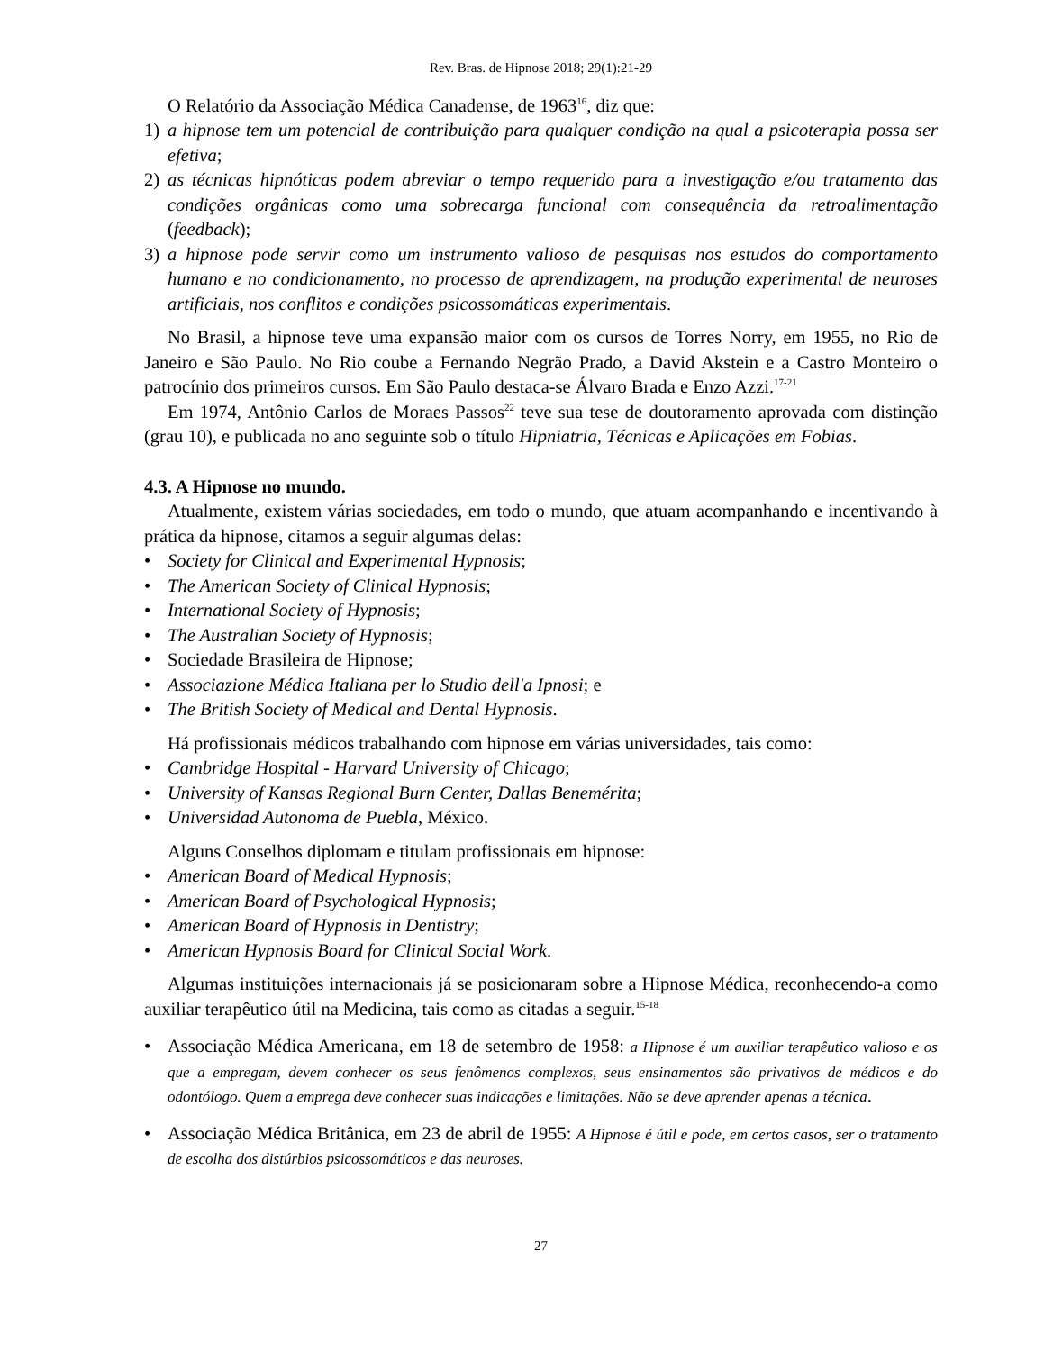Rev. Bras. de Hipnose 2018; 29(1):21-29
O Relatório da Associação Médica Canadense, de 1963<sup>16</sup>, diz que:
1) a hipnose tem um potencial de contribuição para qualquer condição na qual a psicoterapia possa ser efetiva;
2) as técnicas hipnóticas podem abreviar o tempo requerido para a investigação e/ou tratamento das condições orgânicas como uma sobrecarga funcional com consequência da retroalimentação (feedback);
3) a hipnose pode servir como um instrumento valioso de pesquisas nos estudos do comportamento humano e no condicionamento, no processo de aprendizagem, na produção experimental de neuroses artificiais, nos conflitos e condições psicossomáticas experimentais.
No Brasil, a hipnose teve uma expansão maior com os cursos de Torres Norry, em 1955, no Rio de Janeiro e São Paulo. No Rio coube a Fernando Negrão Prado, a David Akstein e a Castro Monteiro o patrocínio dos primeiros cursos. Em São Paulo destaca-se Álvaro Brada e Enzo Azzi.<sup>17-21</sup>
Em 1974, Antônio Carlos de Moraes Passos<sup>22</sup> teve sua tese de doutoramento aprovada com distinção (grau 10), e publicada no ano seguinte sob o título Hipniatria, Técnicas e Aplicações em Fobias.
4.3. A Hipnose no mundo.
Atualmente, existem várias sociedades, em todo o mundo, que atuam acompanhando e incentivando à prática da hipnose, citamos a seguir algumas delas:
• Society for Clinical and Experimental Hypnosis;
• The American Society of Clinical Hypnosis;
• International Society of Hypnosis;
• The Australian Society of Hypnosis;
• Sociedade Brasileira de Hipnose;
• Associazione Médica Italiana per lo Studio dell'a Ipnosi; e
• The British Society of Medical and Dental Hypnosis.
Há profissionais médicos trabalhando com hipnose em várias universidades, tais como:
• Cambridge Hospital - Harvard University of Chicago;
• University of Kansas Regional Burn Center, Dallas Benemérita;
• Universidad Autonoma de Puebla, México.
Alguns Conselhos diplomam e titulam profissionais em hipnose:
• American Board of Medical Hypnosis;
• American Board of Psychological Hypnosis;
• American Board of Hypnosis in Dentistry;
• American Hypnosis Board for Clinical Social Work.
Algumas instituições internacionais já se posicionaram sobre a Hipnose Médica, reconhecendo-a como auxiliar terapêutico útil na Medicina, tais como as citadas a seguir.<sup>15-18</sup>
• Associação Médica Americana, em 18 de setembro de 1958: a Hipnose é um auxiliar terapêutico valioso e os que a empregam, devem conhecer os seus fenômenos complexos, seus ensinamentos são privativos de médicos e do odontólogo. Quem a emprega deve conhecer suas indicações e limitações. Não se deve aprender apenas a técnica.
• Associação Médica Britânica, em 23 de abril de 1955: A Hipnose é útil e pode, em certos casos, ser o tratamento de escolha dos distúrbios psicossomáticos e das neuroses.
27